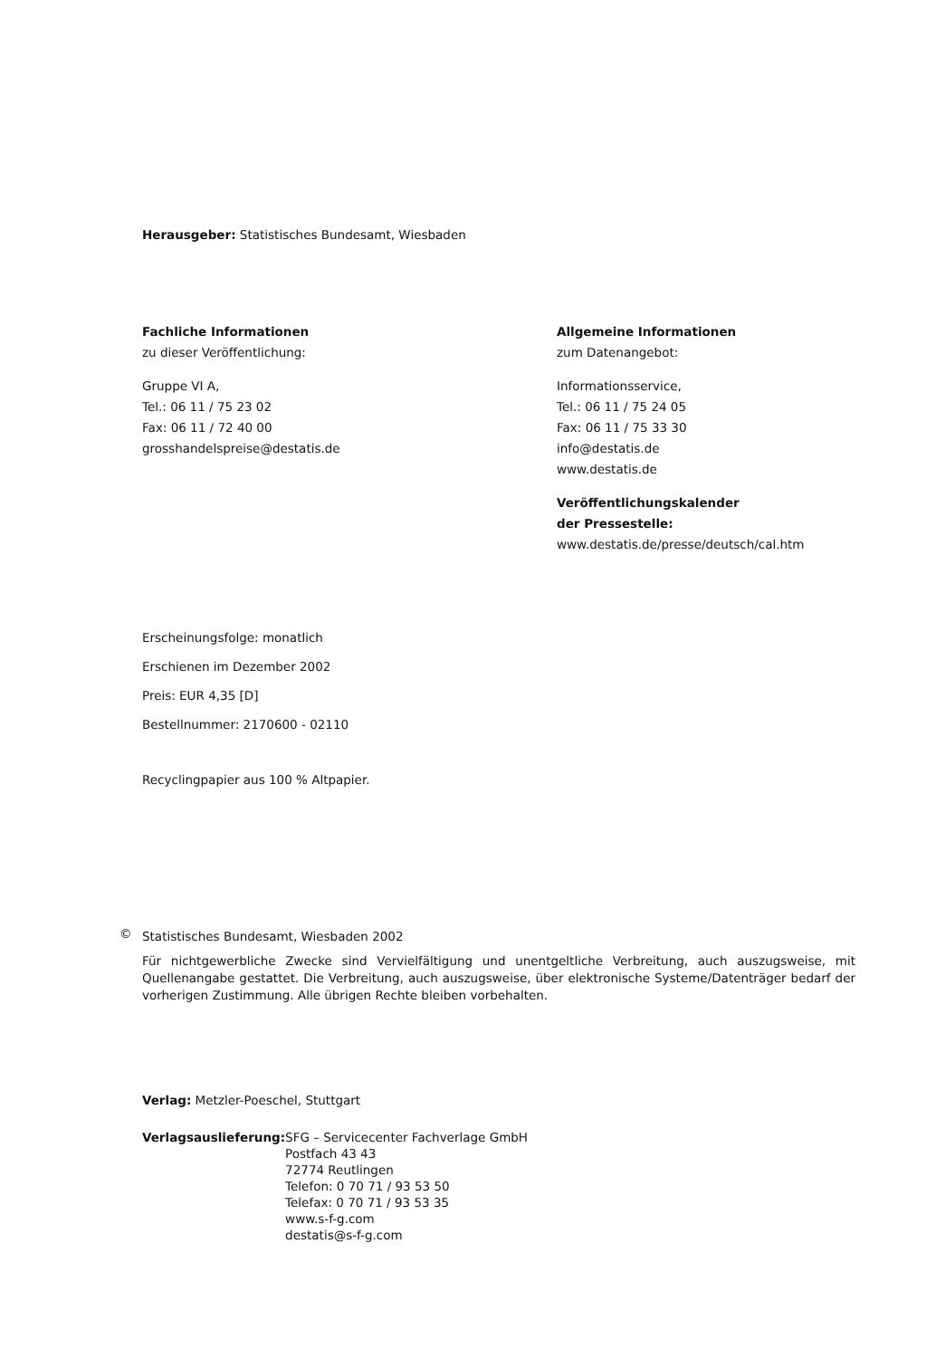Herausgeber: Statistisches Bundesamt, Wiesbaden
Fachliche Informationen
zu dieser Veröffentlichung:
Gruppe VI A,
Tel.: 06 11 / 75 23 02
Fax: 06 11 / 72 40 00
grosshandelspreise@destatis.de
Allgemeine Informationen
zum Datenangebot:
Informationsservice,
Tel.: 06 11 / 75 24 05
Fax: 06 11 / 75 33 30
info@destatis.de
www.destatis.de
Veröffentlichungskalender
der Pressestelle:
www.destatis.de/presse/deutsch/cal.htm
Erscheinungsfolge: monatlich
Erschienen im Dezember 2002
Preis: EUR 4,35 [D]
Bestellnummer: 2170600 - 02110
Recyclingpapier aus 100 % Altpapier.
©
Statistisches Bundesamt, Wiesbaden 2002
Für nichtgewerbliche Zwecke sind Vervielfältigung und unentgeltliche Verbreitung, auch auszugsweise, mit Quellenangabe gestattet. Die Verbreitung, auch auszugsweise, über elektronische Systeme/Datenträger bedarf der vorherigen Zustimmung. Alle übrigen Rechte bleiben vorbehalten.
Verlag: Metzler-Poeschel, Stuttgart
| Verlagsauslieferung: | SFG – Servicecenter Fachverlage GmbH Postfach 43 43 72774 Reutlingen Telefon: 0 70 71 / 93 53 50 Telefax: 0 70 71 / 93 53 35 www.s-f-g.com destatis@s-f-g.com |